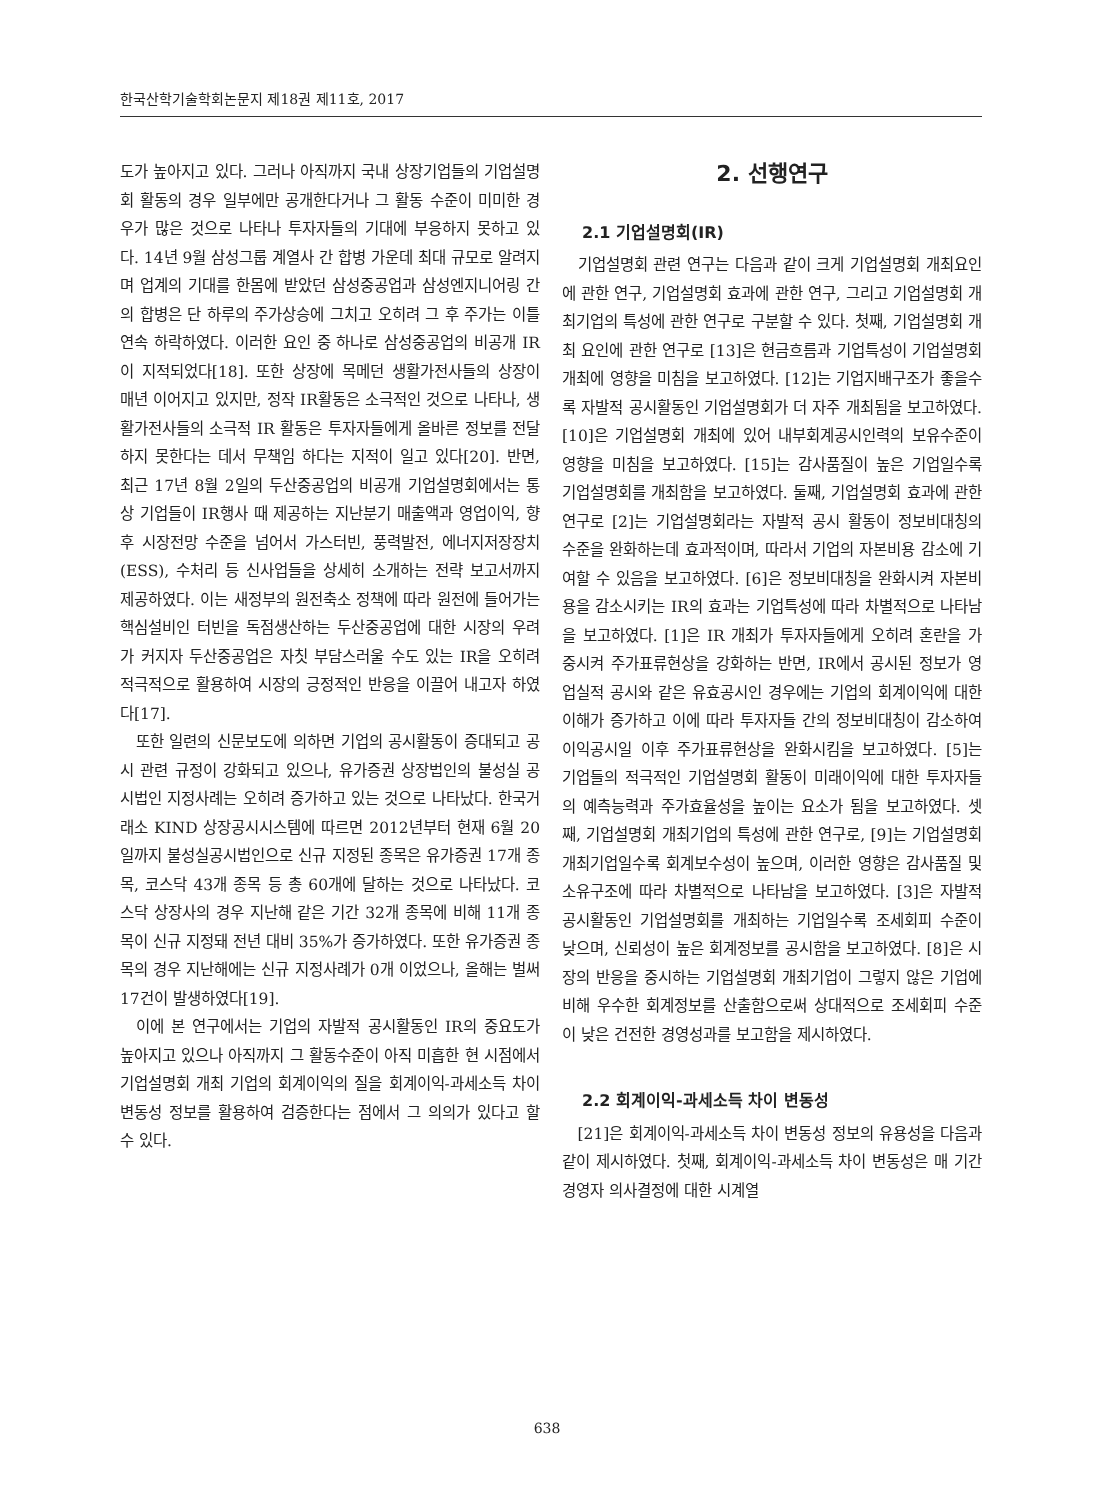한국산학기술학회논문지 제18권 제11호, 2017
도가 높아지고 있다. 그러나 아직까지 국내 상장기업들의 기업설명회 활동의 경우 일부에만 공개한다거나 그 활동 수준이 미미한 경우가 많은 것으로 나타나 투자자들의 기대에 부응하지 못하고 있다. 14년 9월 삼성그룹 계열사 간 합병 가운데 최대 규모로 알려지며 업계의 기대를 한몸에 받았던 삼성중공업과 삼성엔지니어링 간의 합병은 단 하루의 주가상승에 그치고 오히려 그 후 주가는 이틀 연속 하락하였다. 이러한 요인 중 하나로 삼성중공업의 비공개 IR이 지적되었다[18]. 또한 상장에 목메던 생활가전사들의 상장이 매년 이어지고 있지만, 정작 IR활동은 소극적인 것으로 나타나, 생활가전사들의 소극적 IR 활동은 투자자들에게 올바른 정보를 전달하지 못한다는 데서 무책임 하다는 지적이 일고 있다[20]. 반면, 최근 17년 8월 2일의 두산중공업의 비공개 기업설명회에서는 통상 기업들이 IR행사 때 제공하는 지난분기 매출액과 영업이익, 향후 시장전망 수준을 넘어서 가스터빈, 풍력발전, 에너지저장장치(ESS), 수처리 등 신사업들을 상세히 소개하는 전략 보고서까지 제공하였다. 이는 새정부의 원전축소 정책에 따라 원전에 들어가는 핵심설비인 터빈을 독점생산하는 두산중공업에 대한 시장의 우려가 커지자 두산중공업은 자칫 부담스러울 수도 있는 IR을 오히려 적극적으로 활용하여 시장의 긍정적인 반응을 이끌어 내고자 하였다[17].
또한 일련의 신문보도에 의하면 기업의 공시활동이 증대되고 공시 관련 규정이 강화되고 있으나, 유가증권 상장법인의 불성실 공시법인 지정사례는 오히려 증가하고 있는 것으로 나타났다. 한국거래소 KIND 상장공시시스템에 따르면 2012년부터 현재 6월 20일까지 불성실공시법인으로 신규 지정된 종목은 유가증권 17개 종목, 코스닥 43개 종목 등 총 60개에 달하는 것으로 나타났다. 코스닥 상장사의 경우 지난해 같은 기간 32개 종목에 비해 11개 종목이 신규 지정돼 전년 대비 35%가 증가하였다. 또한 유가증권 종목의 경우 지난해에는 신규 지정사례가 0개 이었으나, 올해는 벌써 17건이 발생하였다[19].
이에 본 연구에서는 기업의 자발적 공시활동인 IR의 중요도가 높아지고 있으나 아직까지 그 활동수준이 아직 미흡한 현 시점에서 기업설명회 개최 기업의 회계이익의 질을 회계이익-과세소득 차이 변동성 정보를 활용하여 검증한다는 점에서 그 의의가 있다고 할 수 있다.
2. 선행연구
2.1 기업설명회(IR)
기업설명회 관련 연구는 다음과 같이 크게 기업설명회 개최요인에 관한 연구, 기업설명회 효과에 관한 연구, 그리고 기업설명회 개최기업의 특성에 관한 연구로 구분할 수 있다. 첫째, 기업설명회 개최 요인에 관한 연구로 [13]은 현금흐름과 기업특성이 기업설명회 개최에 영향을 미침을 보고하였다. [12]는 기업지배구조가 좋을수록 자발적 공시활동인 기업설명회가 더 자주 개최됨을 보고하였다. [10]은 기업설명회 개최에 있어 내부회계공시인력의 보유수준이 영향을 미침을 보고하였다. [15]는 감사품질이 높은 기업일수록 기업설명회를 개최함을 보고하였다. 둘째, 기업설명회 효과에 관한 연구로 [2]는 기업설명회라는 자발적 공시 활동이 정보비대칭의 수준을 완화하는데 효과적이며, 따라서 기업의 자본비용 감소에 기여할 수 있음을 보고하였다. [6]은 정보비대칭을 완화시켜 자본비용을 감소시키는 IR의 효과는 기업특성에 따라 차별적으로 나타남을 보고하였다. [1]은 IR 개최가 투자자들에게 오히려 혼란을 가중시켜 주가표류현상을 강화하는 반면, IR에서 공시된 정보가 영업실적 공시와 같은 유효공시인 경우에는 기업의 회계이익에 대한 이해가 증가하고 이에 따라 투자자들 간의 정보비대칭이 감소하여 이익공시일 이후 주가표류현상을 완화시킴을 보고하였다. [5]는 기업들의 적극적인 기업설명회 활동이 미래이익에 대한 투자자들의 예측능력과 주가효율성을 높이는 요소가 됨을 보고하였다. 셋째, 기업설명회 개최기업의 특성에 관한 연구로, [9]는 기업설명회 개최기업일수록 회계보수성이 높으며, 이러한 영향은 감사품질 및 소유구조에 따라 차별적으로 나타남을 보고하였다. [3]은 자발적 공시활동인 기업설명회를 개최하는 기업일수록 조세회피 수준이 낮으며, 신뢰성이 높은 회계정보를 공시함을 보고하였다. [8]은 시장의 반응을 중시하는 기업설명회 개최기업이 그렇지 않은 기업에 비해 우수한 회계정보를 산출함으로써 상대적으로 조세회피 수준이 낮은 건전한 경영성과를 보고함을 제시하였다.
2.2 회계이익-과세소득 차이 변동성
[21]은 회계이익-과세소득 차이 변동성 정보의 유용성을 다음과 같이 제시하였다. 첫째, 회계이익-과세소득 차이 변동성은 매 기간 경영자 의사결정에 대한 시계열
638